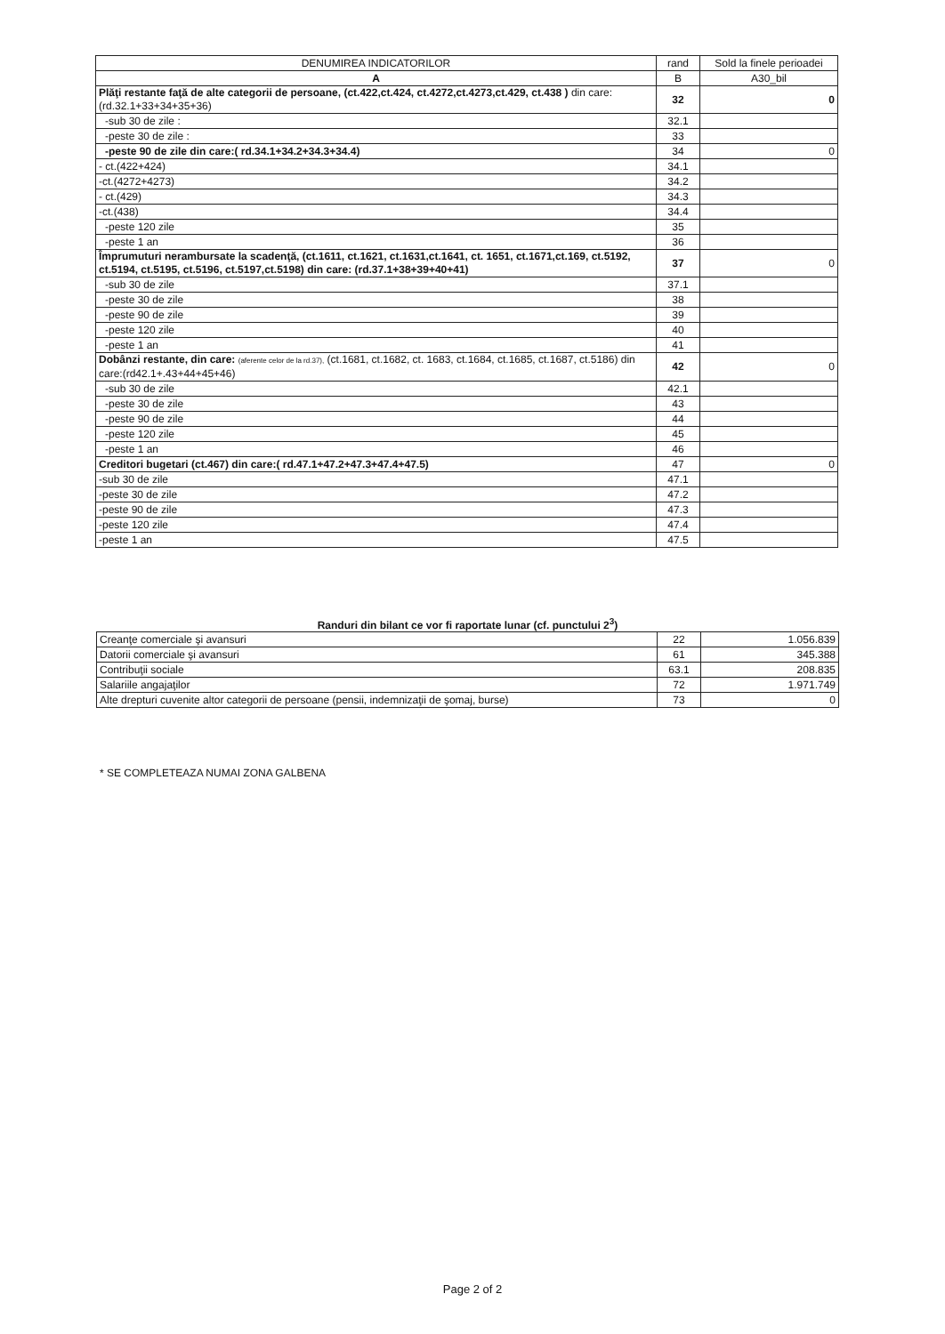| DENUMIREA INDICATORILOR | rand | Sold la finele perioadei |
| --- | --- | --- |
| A | B | A30_bil |
| Plăţi restante faţă de alte categorii de persoane, (ct.422,ct.424, ct.4272,ct.4273,ct.429, ct.438 ) din care: (rd.32.1+33+34+35+36) | 32 | 0 |
| -sub 30 de zile : | 32.1 | |
| -peste 30 de zile : | 33 | |
| -peste 90 de zile din care:( rd.34.1+34.2+34.3+34.4) | 34 | 0 |
| - ct.(422+424) | 34.1 | |
| -ct.(4272+4273) | 34.2 | |
| - ct.(429) | 34.3 | |
| -ct.(438) | 34.4 | |
| -peste 120 zile | 35 | |
| -peste 1 an | 36 | |
| Împrumuturi nerambursate la scadenţă, (ct.1611, ct.1621, ct.1631,ct.1641, ct. 1651, ct.1671,ct.169, ct.5192, ct.5194, ct.5195, ct.5196, ct.5197,ct.5198) din care: (rd.37.1+38+39+40+41) | 37 | 0 |
| -sub 30 de zile | 37.1 | |
| -peste 30 de zile | 38 | |
| -peste 90 de zile | 39 | |
| -peste 120 zile | 40 | |
| -peste 1 an | 41 | |
| Dobânzi restante, din care: (aferente celor de la rd.37), (ct.1681, ct.1682, ct. 1683, ct.1684, ct.1685, ct.1687, ct.5186) din care:(rd42.1+.43+44+45+46) | 42 | 0 |
| -sub 30 de zile | 42.1 | |
| -peste 30 de zile | 43 | |
| -peste 90 de zile | 44 | |
| -peste 120 zile | 45 | |
| -peste 1 an | 46 | |
| Creditori bugetari (ct.467) din care:( rd.47.1+47.2+47.3+47.4+47.5) | 47 | 0 |
| -sub 30 de zile | 47.1 | |
| -peste 30 de zile | 47.2 | |
| -peste 90 de zile | 47.3 | |
| -peste 120 zile | 47.4 | |
| -peste 1 an | 47.5 | |
Randuri din bilant ce vor fi raportate lunar (cf. punctului 2<sup>3</sup>)
| Creanţe comerciale şi avansuri | 22 | 1.056.839 |
| Datorii comerciale şi avansuri | 61 | 345.388 |
| Contribuţii sociale | 63.1 | 208.835 |
| Salariile angajaţilor | 72 | 1.971.749 |
| Alte drepturi cuvenite altor categorii de persoane (pensii, indemnizaţii de şomaj, burse) | 73 | 0 |
* SE COMPLETEAZA NUMAI ZONA GALBENA
Page 2 of 2